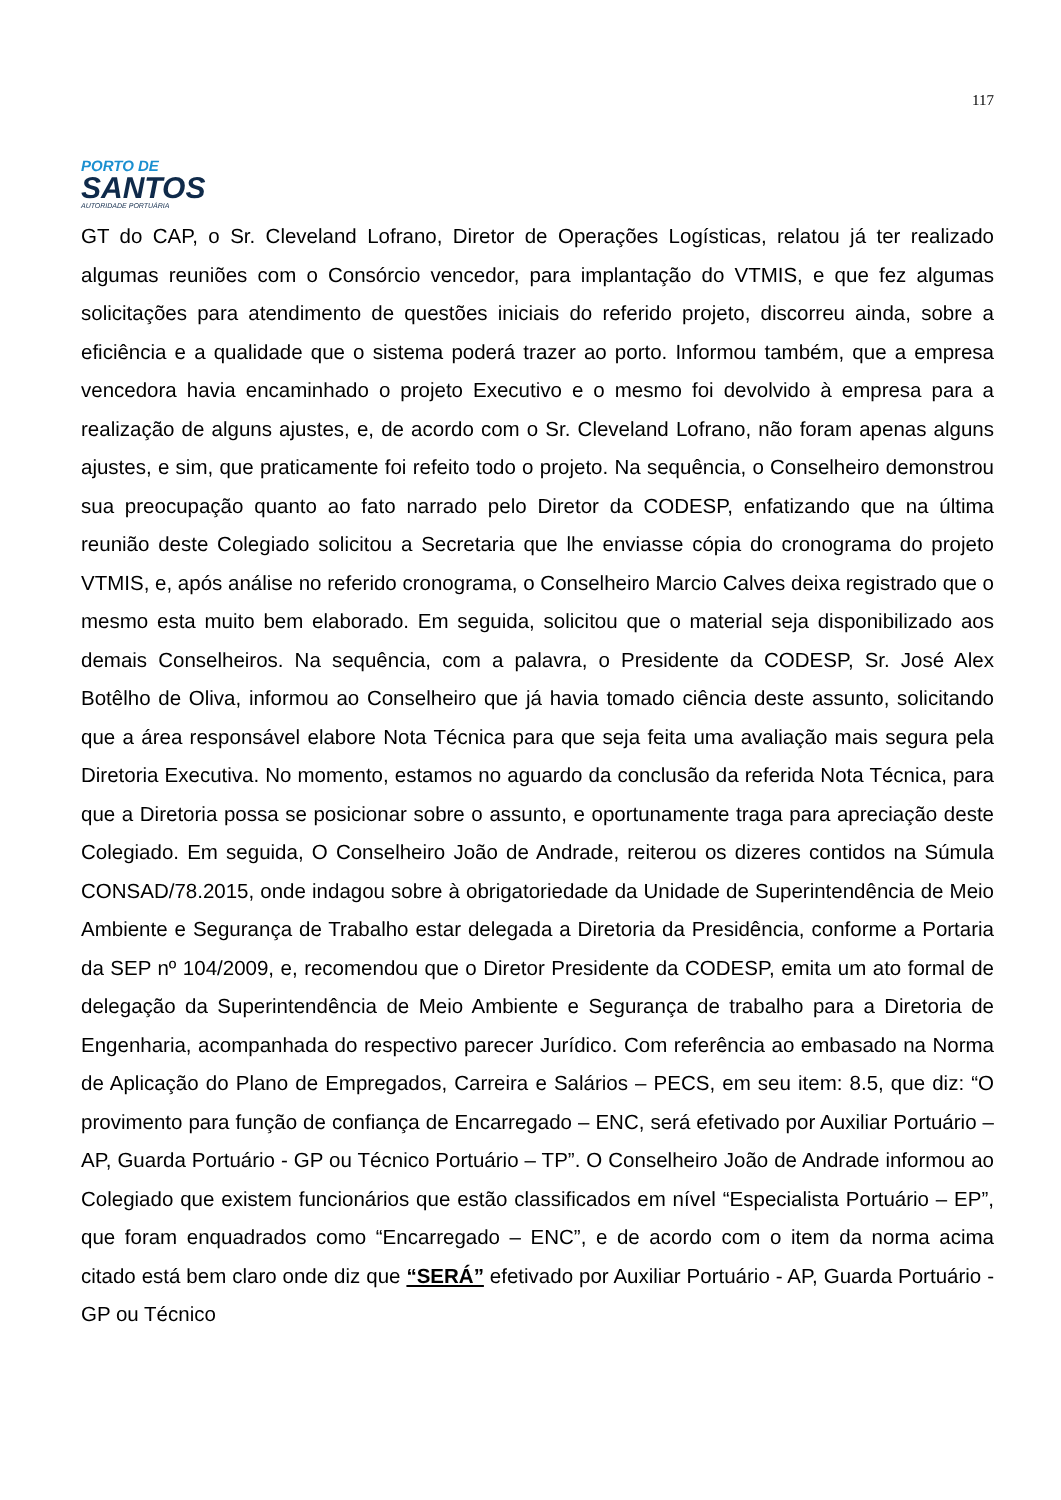117
PORTO DE
SANTOS
AUTORIDADE PORTUÁRIA
GT do CAP, o Sr. Cleveland Lofrano, Diretor de Operações Logísticas, relatou já ter realizado algumas reuniões com o Consórcio vencedor, para implantação do VTMIS, e que fez algumas solicitações para atendimento de questões iniciais do referido projeto, discorreu ainda, sobre a eficiência e a qualidade que o sistema poderá trazer ao porto. Informou também, que a empresa vencedora havia encaminhado o projeto Executivo e o mesmo foi devolvido à empresa para a realização de alguns ajustes, e, de acordo com o Sr. Cleveland Lofrano, não foram apenas alguns ajustes, e sim, que praticamente foi refeito todo o projeto. Na sequência, o Conselheiro demonstrou sua preocupação quanto ao fato narrado pelo Diretor da CODESP, enfatizando que na última reunião deste Colegiado solicitou a Secretaria que lhe enviasse cópia do cronograma do projeto VTMIS, e, após análise no referido cronograma, o Conselheiro Marcio Calves deixa registrado que o mesmo esta muito bem elaborado. Em seguida, solicitou que o material seja disponibilizado aos demais Conselheiros. Na sequência, com a palavra, o Presidente da CODESP, Sr. José Alex Botêlho de Oliva, informou ao Conselheiro que já havia tomado ciência deste assunto, solicitando que a área responsável elabore Nota Técnica para que seja feita uma avaliação mais segura pela Diretoria Executiva. No momento, estamos no aguardo da conclusão da referida Nota Técnica, para que a Diretoria possa se posicionar sobre o assunto, e oportunamente traga para apreciação deste Colegiado. Em seguida, O Conselheiro João de Andrade, reiterou os dizeres contidos na Súmula CONSAD/78.2015, onde indagou sobre à obrigatoriedade da Unidade de Superintendência de Meio Ambiente e Segurança de Trabalho estar delegada a Diretoria da Presidência, conforme a Portaria da SEP nº 104/2009, e, recomendou que o Diretor Presidente da CODESP, emita um ato formal de delegação da Superintendência de Meio Ambiente e Segurança de trabalho para a Diretoria de Engenharia, acompanhada do respectivo parecer Jurídico. Com referência ao embasado na Norma de Aplicação do Plano de Empregados, Carreira e Salários – PECS, em seu item: 8.5, que diz: “O provimento para função de confiança de Encarregado – ENC, será efetivado por Auxiliar Portuário – AP, Guarda Portuário - GP ou Técnico Portuário – TP”. O Conselheiro João de Andrade informou ao Colegiado que existem funcionários que estão classificados em nível “Especialista Portuário – EP”, que foram enquadrados como “Encarregado – ENC”, e de acordo com o item da norma acima citado está bem claro onde diz que “SERÁ” efetivado por Auxiliar Portuário - AP, Guarda Portuário -GP ou Técnico